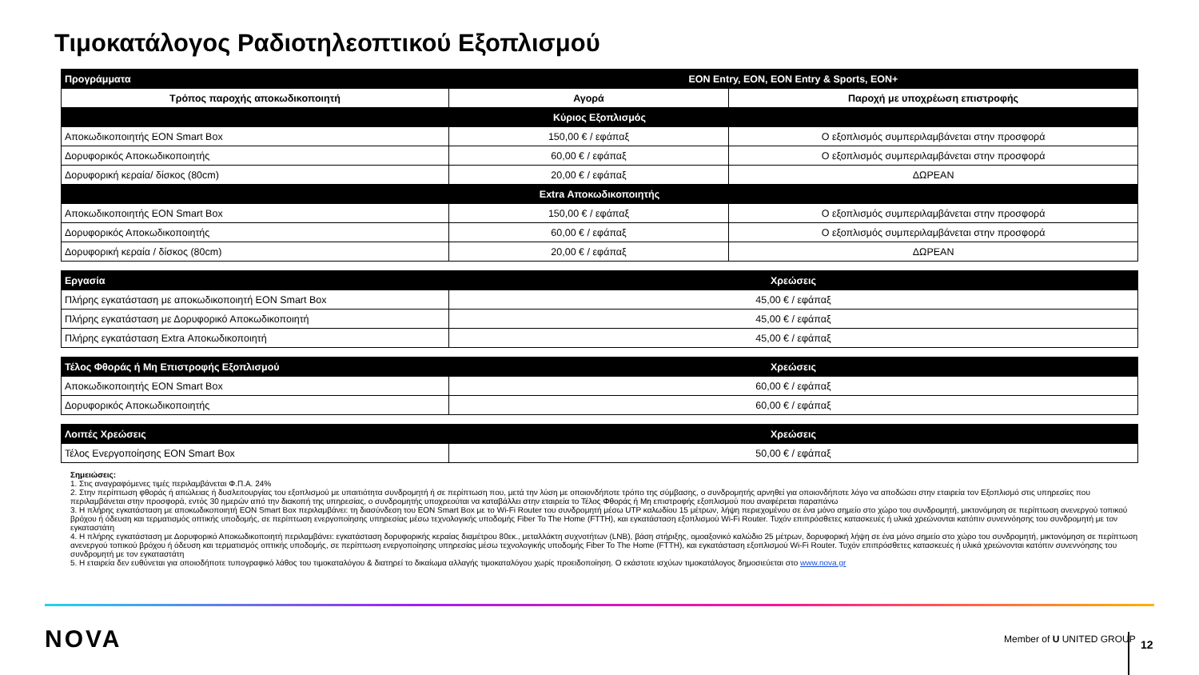Τιμοκατάλογος Ραδιοτηλεοπτικού Εξοπλισμού
| Προγράμματα | EON Entry, EON, EON Entry & Sports, EON+ | |
| Τρόπος παροχής αποκωδικοποιητή | Αγορά | Παροχή με υποχρέωση επιστροφής |
| Κύριος Εξοπλισμός | | |
| Αποκωδικοποιητής EON Smart Box | 150,00 € / εφάπαξ | Ο εξοπλισμός συμπεριλαμβάνεται στην προσφορά |
| Δορυφορικός Αποκωδικοποιητής | 60,00 € / εφάπαξ | Ο εξοπλισμός συμπεριλαμβάνεται στην προσφορά |
| Δορυφορική κεραία/ δίσκος (80cm) | 20,00 € / εφάπαξ | ΔΩΡΕΑΝ |
| Extra Αποκωδικοποιητής | | |
| Αποκωδικοποιητής EON Smart Box | 150,00 € / εφάπαξ | Ο εξοπλισμός συμπεριλαμβάνεται στην προσφορά |
| Δορυφορικός Αποκωδικοποιητής | 60,00 € / εφάπαξ | Ο εξοπλισμός συμπεριλαμβάνεται στην προσφορά |
| Δορυφορική κεραία / δίσκος (80cm) | 20,00 € / εφάπαξ | ΔΩΡΕΑΝ |
| Εργασία | Χρεώσεις |
| Πλήρης εγκατάσταση με αποκωδικοποιητή EON Smart Box | 45,00 € / εφάπαξ |
| Πλήρης εγκατάσταση με Δορυφορικό Αποκωδικοποιητή | 45,00 € / εφάπαξ |
| Πλήρης εγκατάσταση Extra Αποκωδικοποιητή | 45,00 € / εφάπαξ |
| Τέλος Φθοράς ή Μη Επιστροφής Εξοπλισμού | Χρεώσεις |
| Αποκωδικοποιητής EON Smart Box | 60,00 € / εφάπαξ |
| Δορυφορικός Αποκωδικοποιητής | 60,00 € / εφάπαξ |
| Λοιπές Χρεώσεις | Χρεώσεις |
| Τέλος Ενεργοποίησης EON Smart Box | 50,00 € / εφάπαξ |
Σημειώσεις:
1. Στις αναγραφόμενες τιμές περιλαμβάνεται Φ.Π.Α. 24%
2. Στην περίπτωση φθοράς ή απώλειας ή δυσλειτουργίας του εξοπλισμού με υπαιτιότητα συνδρομητή ή σε περίπτωση που, μετά την λύση με οποιονδήποτε τρόπο της σύμβασης, ο συνδρομητής αρνηθεί για οποιονδήποτε λόγο να αποδώσει στην εταιρεία τον Εξοπλισμό στις υπηρεσίες που περιλαμβάνεται στην προσφορά, εντός 30 ημερών από την διακοπή της υπηρεσίας, ο συνδρομητής υποχρεούται να καταβάλλει στην εταιρεία το Τέλος Φθοράς ή Μη επιστροφής εξοπλισμού που αναφέρεται παραπάνω
3. Η πλήρης εγκατάσταση με αποκωδικοποιητή EON Smart Box περιλαμβάνει: τη διασύνδεση του EON Smart Box με το Wi-Fi Router του συνδρομητή μέσω UTP καλωδίου 15 μέτρων, λήψη περιεχομένου σε ένα μόνο σημείο στο χώρο του συνδρομητή, μικτονόμηση σε περίπτωση ανενεργού τοπικού βρόχου ή όδευση και τερματισμός οπτικής υποδομής, σε περίπτωση ενεργοποίησης υπηρεσίας μέσω τεχνολογικής υποδομής Fiber To The Home (FTTH), και εγκατάσταση εξοπλισμού Wi-Fi Router. Τυχόν επιπρόσθετες κατασκευές ή υλικά χρεώνονται κατόπιν συνεννόησης του συνδρομητή με τον εγκαταστάτη
4. Η πλήρης εγκατάσταση με Δορυφορικό Αποκωδικοποιητή περιλαμβάνει: εγκατάσταση δορυφορικής κεραίας διαμέτρου 80εκ., μεταλλάκτη συχνοτήτων (LNB), βάση στήριξης, ομοαξονικό καλώδιο 25 μέτρων, δορυφορική λήψη σε ένα μόνο σημείο στο χώρο του συνδρομητή, μικτονόμηση σε περίπτωση ανενεργού τοπικού βρόχου ή όδευση και τερματισμός οπτικής υποδομής, σε περίπτωση ενεργοποίησης υπηρεσίας μέσω τεχνολογικής υποδομής Fiber To The Home (FTTH), και εγκατάσταση εξοπλισμού Wi-Fi Router. Τυχόν επιπρόσθετες κατασκευές ή υλικά χρεώνονται κατόπιν συνεννόησης του συνδρομητή με τον εγκαταστάτη
5. Η εταιρεία δεν ευθύνεται για οποιοδήποτε τυπογραφικό λάθος του τιμοκαταλόγου & διατηρεί το δικαίωμα αλλαγής τιμοκαταλόγου χωρίς προειδοποίηση. Ο εκάστοτε ισχύων τιμοκατάλογος δημοσιεύεται στο www.nova.gr
NOVA Member of U UNITED GROUP 12